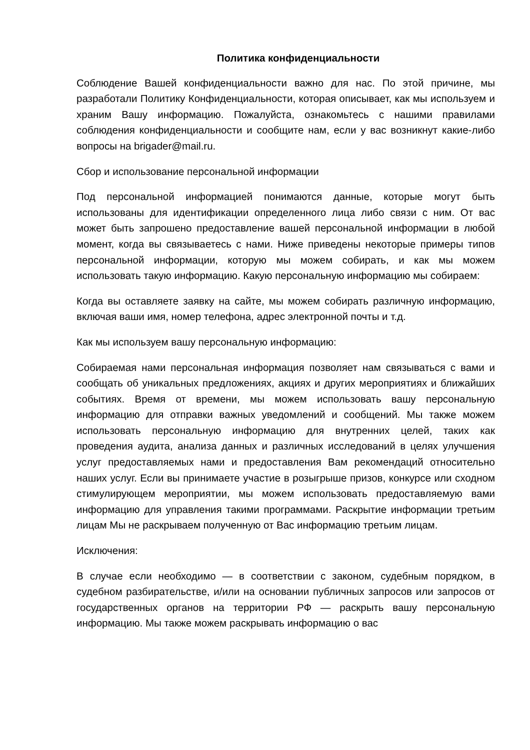Политика конфиденциальности
Соблюдение Вашей конфиденциальности важно для нас. По этой причине, мы разработали Политику Конфиденциальности, которая описывает, как мы используем и храним Вашу информацию. Пожалуйста, ознакомьтесь с нашими правилами соблюдения конфиденциальности и сообщите нам, если у вас возникнут какие-либо вопросы на brigader@mail.ru.
Сбор и использование персональной информации
Под персональной информацией понимаются данные, которые могут быть использованы для идентификации определенного лица либо связи с ним. От вас может быть запрошено предоставление вашей персональной информации в любой момент, когда вы связываетесь с нами. Ниже приведены некоторые примеры типов персональной информации, которую мы можем собирать, и как мы можем использовать такую информацию. Какую персональную информацию мы собираем:
Когда вы оставляете заявку на сайте, мы можем собирать различную информацию, включая ваши имя, номер телефона, адрес электронной почты и т.д.
Как мы используем вашу персональную информацию:
Собираемая нами персональная информация позволяет нам связываться с вами и сообщать об уникальных предложениях, акциях и других мероприятиях и ближайших событиях. Время от времени, мы можем использовать вашу персональную информацию для отправки важных уведомлений и сообщений. Мы также можем использовать персональную информацию для внутренних целей, таких как проведения аудита, анализа данных и различных исследований в целях улучшения услуг предоставляемых нами и предоставления Вам рекомендаций относительно наших услуг. Если вы принимаете участие в розыгрыше призов, конкурсе или сходном стимулирующем мероприятии, мы можем использовать предоставляемую вами информацию для управления такими программами. Раскрытие информации третьим лицам Мы не раскрываем полученную от Вас информацию третьим лицам.
Исключения:
В случае если необходимо — в соответствии с законом, судебным порядком, в судебном разбирательстве, и/или на основании публичных запросов или запросов от государственных органов на территории РФ — раскрыть вашу персональную информацию. Мы также можем раскрывать информацию о вас